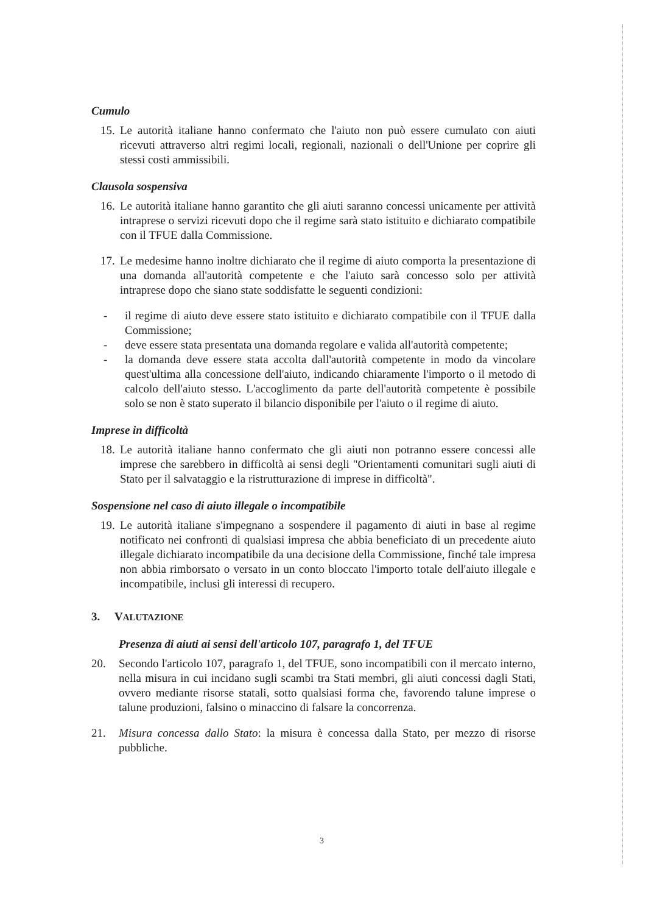Cumulo
15. Le autorità italiane hanno confermato che l'aiuto non può essere cumulato con aiuti ricevuti attraverso altri regimi locali, regionali, nazionali o dell'Unione per coprire gli stessi costi ammissibili.
Clausola sospensiva
16. Le autorità italiane hanno garantito che gli aiuti saranno concessi unicamente per attività intraprese o servizi ricevuti dopo che il regime sarà stato istituito e dichiarato compatibile con il TFUE dalla Commissione.
17. Le medesime hanno inoltre dichiarato che il regime di aiuto comporta la presentazione di una domanda all'autorità competente e che l'aiuto sarà concesso solo per attività intraprese dopo che siano state soddisfatte le seguenti condizioni:
- il regime di aiuto deve essere stato istituito e dichiarato compatibile con il TFUE dalla Commissione;
- deve essere stata presentata una domanda regolare e valida all'autorità competente;
- la domanda deve essere stata accolta dall'autorità competente in modo da vincolare quest'ultima alla concessione dell'aiuto, indicando chiaramente l'importo o il metodo di calcolo dell'aiuto stesso. L'accoglimento da parte dell'autorità competente è possibile solo se non è stato superato il bilancio disponibile per l'aiuto o il regime di aiuto.
Imprese in difficoltà
18. Le autorità italiane hanno confermato che gli aiuti non potranno essere concessi alle imprese che sarebbero in difficoltà ai sensi degli "Orientamenti comunitari sugli aiuti di Stato per il salvataggio e la ristrutturazione di imprese in difficoltà".
Sospensione nel caso di aiuto illegale o incompatibile
19. Le autorità italiane s'impegnano a sospendere il pagamento di aiuti in base al regime notificato nei confronti di qualsiasi impresa che abbia beneficiato di un precedente aiuto illegale dichiarato incompatibile da una decisione della Commissione, finché tale impresa non abbia rimborsato o versato in un conto bloccato l'importo totale dell'aiuto illegale e incompatibile, inclusi gli interessi di recupero.
3. VALUTAZIONE
Presenza di aiuti ai sensi dell'articolo 107, paragrafo 1, del TFUE
20. Secondo l'articolo 107, paragrafo 1, del TFUE, sono incompatibili con il mercato interno, nella misura in cui incidano sugli scambi tra Stati membri, gli aiuti concessi dagli Stati, ovvero mediante risorse statali, sotto qualsiasi forma che, favorendo talune imprese o talune produzioni, falsino o minaccino di falsare la concorrenza.
21. Misura concessa dallo Stato: la misura è concessa dalla Stato, per mezzo di risorse pubbliche.
3